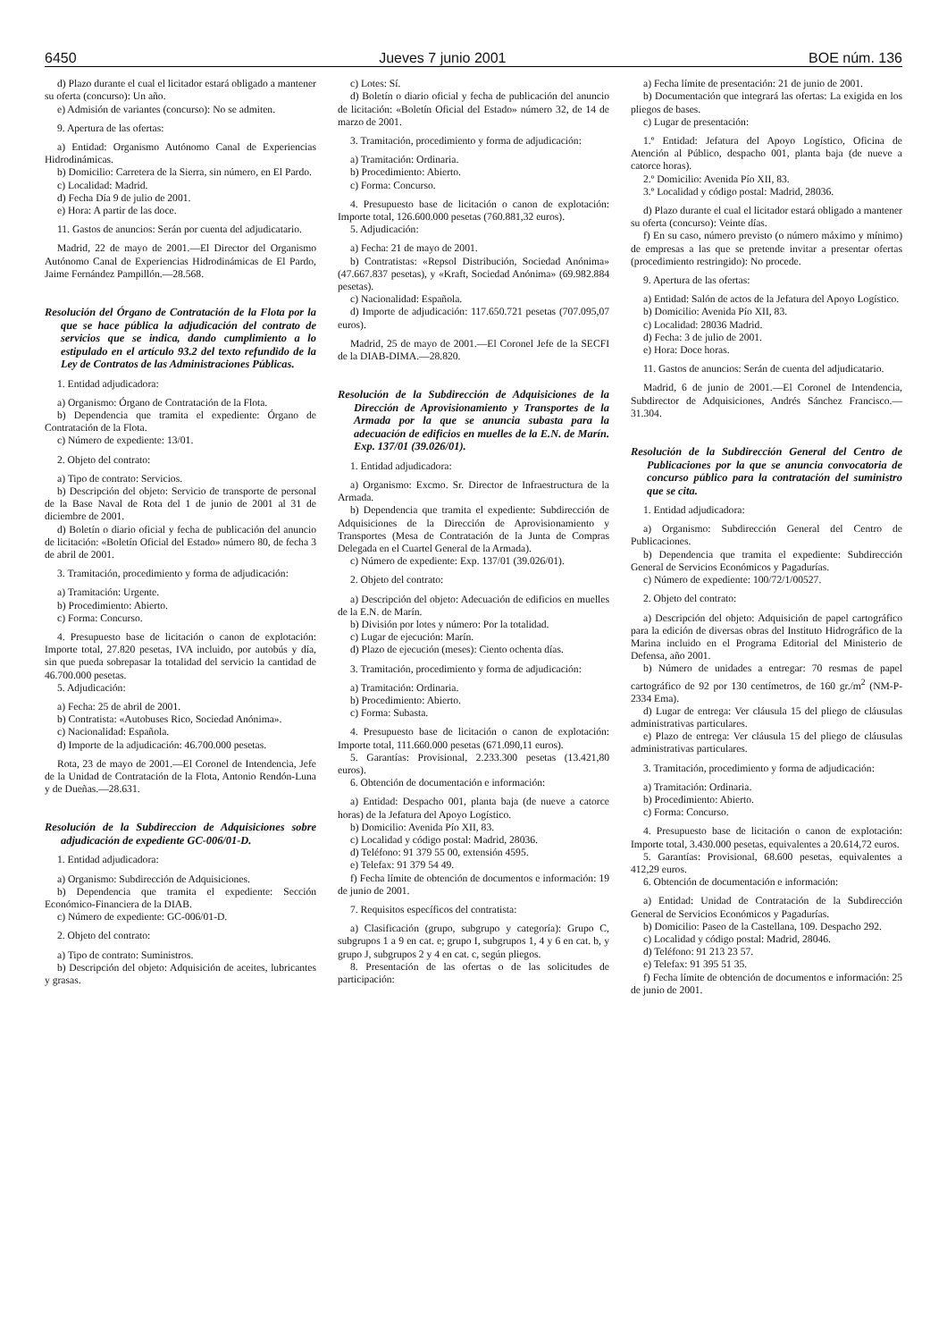6450 Jueves 7 junio 2001 BOE núm. 136
d) Plazo durante el cual el licitador estará obligado a mantener su oferta (concurso): Un año.
e) Admisión de variantes (concurso): No se admiten.
9. Apertura de las ofertas:
a) Entidad: Organismo Autónomo Canal de Experiencias Hidrodinámicas.
b) Domicilio: Carretera de la Sierra, sin número, en El Pardo.
c) Localidad: Madrid.
d) Fecha Día 9 de julio de 2001.
e) Hora: A partir de las doce.
11. Gastos de anuncios: Serán por cuenta del adjudicatario.
Madrid, 22 de mayo de 2001.—El Director del Organismo Autónomo Canal de Experiencias Hidrodinámicas de El Pardo, Jaime Fernández Pampillón.—28.568.
Resolución del Órgano de Contratación de la Flota por la que se hace pública la adjudicación del contrato de servicios que se indica, dando cumplimiento a lo estipulado en el artículo 93.2 del texto refundido de la Ley de Contratos de las Administraciones Públicas.
1. Entidad adjudicadora:
a) Organismo: Órgano de Contratación de la Flota.
b) Dependencia que tramita el expediente: Órgano de Contratación de la Flota.
c) Número de expediente: 13/01.
2. Objeto del contrato:
a) Tipo de contrato: Servicios.
b) Descripción del objeto: Servicio de transporte de personal de la Base Naval de Rota del 1 de junio de 2001 al 31 de diciembre de 2001.
d) Boletín o diario oficial y fecha de publicación del anuncio de licitación: «Boletín Oficial del Estado» número 80, de fecha 3 de abril de 2001.
3. Tramitación, procedimiento y forma de adjudicación:
a) Tramitación: Urgente.
b) Procedimiento: Abierto.
c) Forma: Concurso.
4. Presupuesto base de licitación o canon de explotación: Importe total, 27.820 pesetas, IVA incluido, por autobús y día, sin que pueda sobrepasar la totalidad del servicio la cantidad de 46.700.000 pesetas.
5. Adjudicación:
a) Fecha: 25 de abril de 2001.
b) Contratista: «Autobuses Rico, Sociedad Anónima».
c) Nacionalidad: Española.
d) Importe de la adjudicación: 46.700.000 pesetas.
Rota, 23 de mayo de 2001.—El Coronel de Intendencia, Jefe de la Unidad de Contratación de la Flota, Antonio Rendón-Luna y de Dueñas.—28.631.
Resolución de la Subdireccion de Adquisiciones sobre adjudicación de expediente GC-006/01-D.
1. Entidad adjudicadora:
a) Organismo: Subdirección de Adquisiciones.
b) Dependencia que tramita el expediente: Sección Económico-Financiera de la DIAB.
c) Número de expediente: GC-006/01-D.
2. Objeto del contrato:
a) Tipo de contrato: Suministros.
b) Descripción del objeto: Adquisición de aceites, lubricantes y grasas.
c) Lotes: Sí.
d) Boletín o diario oficial y fecha de publicación del anuncio de licitación: «Boletín Oficial del Estado» número 32, de 14 de marzo de 2001.
3. Tramitación, procedimiento y forma de adjudicación:
a) Tramitación: Ordinaria.
b) Procedimiento: Abierto.
c) Forma: Concurso.
4. Presupuesto base de licitación o canon de explotación: Importe total, 126.600.000 pesetas (760.881,32 euros).
5. Adjudicación:
a) Fecha: 21 de mayo de 2001.
b) Contratistas: «Repsol Distribución, Sociedad Anónima» (47.667.837 pesetas), y «Kraft, Sociedad Anónima» (69.982.884 pesetas).
c) Nacionalidad: Española.
d) Importe de adjudicación: 117.650.721 pesetas (707.095,07 euros).
Madrid, 25 de mayo de 2001.—El Coronel Jefe de la SECFI de la DIAB-DIMA.—28.820.
Resolución de la Subdirección de Adquisiciones de la Dirección de Aprovisionamiento y Transportes de la Armada por la que se anuncia subasta para la adecuación de edificios en muelles de la E.N. de Marín. Exp. 137/01 (39.026/01).
1. Entidad adjudicadora:
a) Organismo: Excmo. Sr. Director de Infraestructura de la Armada.
b) Dependencia que tramita el expediente: Subdirección de Adquisiciones de la Dirección de Aprovisionamiento y Transportes (Mesa de Contratación de la Junta de Compras Delegada en el Cuartel General de la Armada).
c) Número de expediente: Exp. 137/01 (39.026/01).
2. Objeto del contrato:
a) Descripción del objeto: Adecuación de edificios en muelles de la E.N. de Marín.
b) División por lotes y número: Por la totalidad.
c) Lugar de ejecución: Marín.
d) Plazo de ejecución (meses): Ciento ochenta días.
3. Tramitación, procedimiento y forma de adjudicación:
a) Tramitación: Ordinaria.
b) Procedimiento: Abierto.
c) Forma: Subasta.
4. Presupuesto base de licitación o canon de explotación: Importe total, 111.660.000 pesetas (671.090,11 euros).
5. Garantías: Provisional, 2.233.300 pesetas (13.421,80 euros).
6. Obtención de documentación e información:
a) Entidad: Despacho 001, planta baja (de nueve a catorce horas) de la Jefatura del Apoyo Logístico.
b) Domicilio: Avenida Pío XII, 83.
c) Localidad y código postal: Madrid, 28036.
d) Teléfono: 91 379 55 00, extensión 4595.
e) Telefax: 91 379 54 49.
f) Fecha límite de obtención de documentos e información: 19 de junio de 2001.
7. Requisitos específicos del contratista:
a) Clasificación (grupo, subgrupo y categoría): Grupo C, subgrupos 1 a 9 en cat. e; grupo I, subgrupos 1, 4 y 6 en cat. b, y grupo J, subgrupos 2 y 4 en cat. c, según pliegos.
8. Presentación de las ofertas o de las solicitudes de participación:
a) Fecha límite de presentación: 21 de junio de 2001.
b) Documentación que integrará las ofertas: La exigida en los pliegos de bases.
c) Lugar de presentación:
1.º Entidad: Jefatura del Apoyo Logístico, Oficina de Atención al Público, despacho 001, planta baja (de nueve a catorce horas).
2.º Domicilio: Avenida Pío XII, 83.
3.º Localidad y código postal: Madrid, 28036.
d) Plazo durante el cual el licitador estará obligado a mantener su oferta (concurso): Veinte días.
f) En su caso, número previsto (o número máximo y mínimo) de empresas a las que se pretende invitar a presentar ofertas (procedimiento restringido): No procede.
9. Apertura de las ofertas:
a) Entidad: Salón de actos de la Jefatura del Apoyo Logístico.
b) Domicilio: Avenida Pío XII, 83.
c) Localidad: 28036 Madrid.
d) Fecha: 3 de julio de 2001.
e) Hora: Doce horas.
11. Gastos de anuncios: Serán de cuenta del adjudicatario.
Madrid, 6 de junio de 2001.—El Coronel de Intendencia, Subdirector de Adquisiciones, Andrés Sánchez Francisco.—31.304.
Resolución de la Subdirección General del Centro de Publicaciones por la que se anuncia convocatoria de concurso público para la contratación del suministro que se cita.
1. Entidad adjudicadora:
a) Organismo: Subdirección General del Centro de Publicaciones.
b) Dependencia que tramita el expediente: Subdirección General de Servicios Económicos y Pagadurías.
c) Número de expediente: 100/72/1/00527.
2. Objeto del contrato:
a) Descripción del objeto: Adquisición de papel cartográfico para la edición de diversas obras del Instituto Hidrográfico de la Marina incluido en el Programa Editorial del Ministerio de Defensa, año 2001.
b) Número de unidades a entregar: 70 resmas de papel cartográfico de 92 por 130 centímetros, de 160 gr./m<sup>2</sup> (NM-P-2334 Ema).
d) Lugar de entrega: Ver cláusula 15 del pliego de cláusulas administrativas particulares.
e) Plazo de entrega: Ver cláusula 15 del pliego de cláusulas administrativas particulares.
3. Tramitación, procedimiento y forma de adjudicación:
a) Tramitación: Ordinaria.
b) Procedimiento: Abierto.
c) Forma: Concurso.
4. Presupuesto base de licitación o canon de explotación: Importe total, 3.430.000 pesetas, equivalentes a 20.614,72 euros.
5. Garantías: Provisional, 68.600 pesetas, equivalentes a 412,29 euros.
6. Obtención de documentación e información:
a) Entidad: Unidad de Contratación de la Subdirección General de Servicios Económicos y Pagadurías.
b) Domicilio: Paseo de la Castellana, 109. Despacho 292.
c) Localidad y código postal: Madrid, 28046.
d) Teléfono: 91 213 23 57.
e) Telefax: 91 395 51 35.
f) Fecha límite de obtención de documentos e información: 25 de junio de 2001.